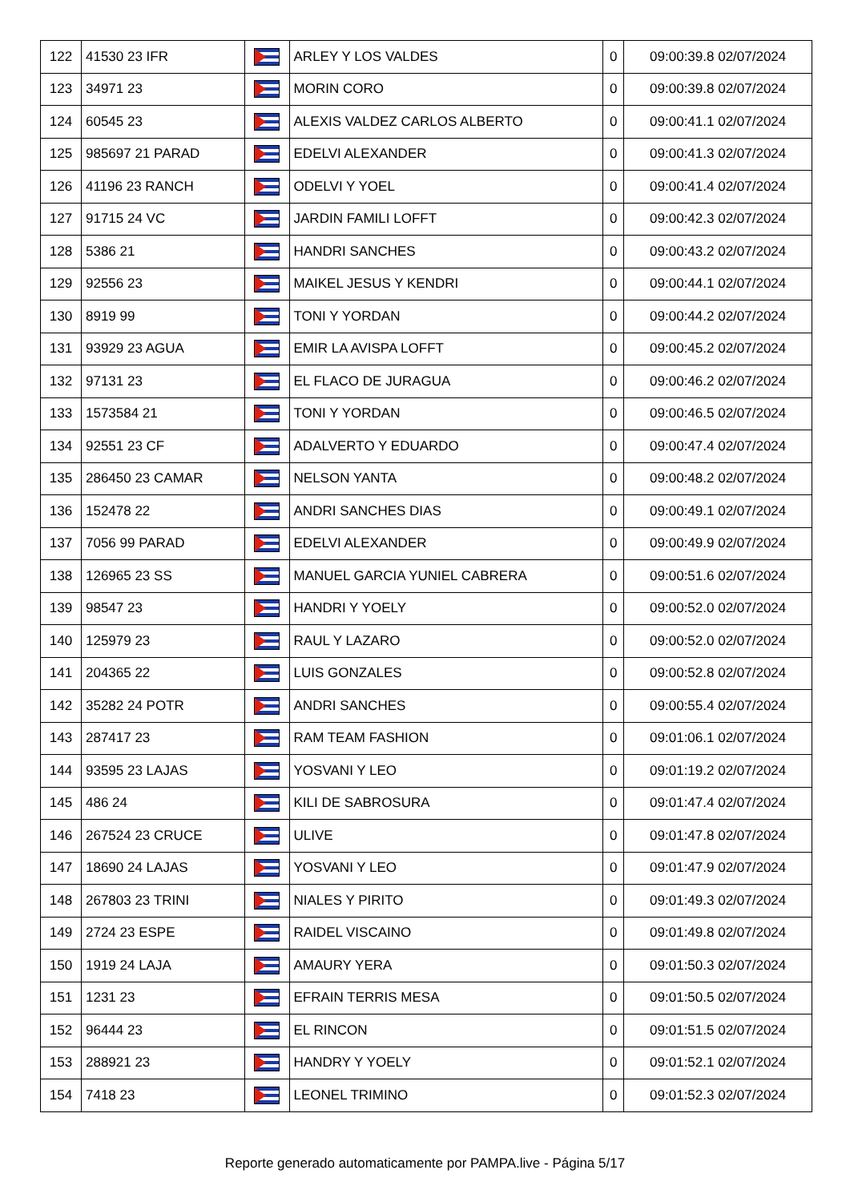| 122 | 41530 23 IFR | | ARLEY Y LOS VALDES | 0 | 09:00:39.8 02/07/2024 |
| 123 | 34971 23 | | MORIN CORO | 0 | 09:00:39.8 02/07/2024 |
| 124 | 60545 23 | | ALEXIS VALDEZ CARLOS ALBERTO | 0 | 09:00:41.1 02/07/2024 |
| 125 | 985697 21 PARAD | | EDELVI ALEXANDER | 0 | 09:00:41.3 02/07/2024 |
| 126 | 41196 23 RANCH | | ODELVI Y YOEL | 0 | 09:00:41.4 02/07/2024 |
| 127 | 91715 24 VC | | JARDIN FAMILI LOFFT | 0 | 09:00:42.3 02/07/2024 |
| 128 | 5386 21 | | HANDRI SANCHES | 0 | 09:00:43.2 02/07/2024 |
| 129 | 92556 23 | | MAIKEL JESUS Y KENDRI | 0 | 09:00:44.1 02/07/2024 |
| 130 | 8919 99 | | TONI Y YORDAN | 0 | 09:00:44.2 02/07/2024 |
| 131 | 93929 23 AGUA | | EMIR LA AVISPA LOFFT | 0 | 09:00:45.2 02/07/2024 |
| 132 | 97131 23 | | EL FLACO DE JURAGUA | 0 | 09:00:46.2 02/07/2024 |
| 133 | 1573584 21 | | TONI Y YORDAN | 0 | 09:00:46.5 02/07/2024 |
| 134 | 92551 23 CF | | ADALVERTO Y EDUARDO | 0 | 09:00:47.4 02/07/2024 |
| 135 | 286450 23 CAMAR | | NELSON YANTA | 0 | 09:00:48.2 02/07/2024 |
| 136 | 152478 22 | | ANDRI SANCHES DIAS | 0 | 09:00:49.1 02/07/2024 |
| 137 | 7056 99 PARAD | | EDELVI ALEXANDER | 0 | 09:00:49.9 02/07/2024 |
| 138 | 126965 23 SS | | MANUEL GARCIA YUNIEL CABRERA | 0 | 09:00:51.6 02/07/2024 |
| 139 | 98547 23 | | HANDRI Y YOELY | 0 | 09:00:52.0 02/07/2024 |
| 140 | 125979 23 | | RAUL Y LAZARO | 0 | 09:00:52.0 02/07/2024 |
| 141 | 204365 22 | | LUIS GONZALES | 0 | 09:00:52.8 02/07/2024 |
| 142 | 35282 24 POTR | | ANDRI SANCHES | 0 | 09:00:55.4 02/07/2024 |
| 143 | 287417 23 | | RAM TEAM FASHION | 0 | 09:01:06.1 02/07/2024 |
| 144 | 93595 23 LAJAS | | YOSVANI Y LEO | 0 | 09:01:19.2 02/07/2024 |
| 145 | 486 24 | | KILI DE SABROSURA | 0 | 09:01:47.4 02/07/2024 |
| 146 | 267524 23 CRUCE | | ULIVE | 0 | 09:01:47.8 02/07/2024 |
| 147 | 18690 24 LAJAS | | YOSVANI Y LEO | 0 | 09:01:47.9 02/07/2024 |
| 148 | 267803 23 TRINI | | NIALES Y PIRITO | 0 | 09:01:49.3 02/07/2024 |
| 149 | 2724 23 ESPE | | RAIDEL VISCAINO | 0 | 09:01:49.8 02/07/2024 |
| 150 | 1919 24 LAJA | | AMAURY YERA | 0 | 09:01:50.3 02/07/2024 |
| 151 | 1231 23 | | EFRAIN TERRIS MESA | 0 | 09:01:50.5 02/07/2024 |
| 152 | 96444 23 | | EL RINCON | 0 | 09:01:51.5 02/07/2024 |
| 153 | 288921 23 | | HANDRY Y YOELY | 0 | 09:01:52.1 02/07/2024 |
| 154 | 7418 23 | | LEONEL TRIMINO | 0 | 09:01:52.3 02/07/2024 |
Reporte generado automaticamente por PAMPA.live - Página 5/17